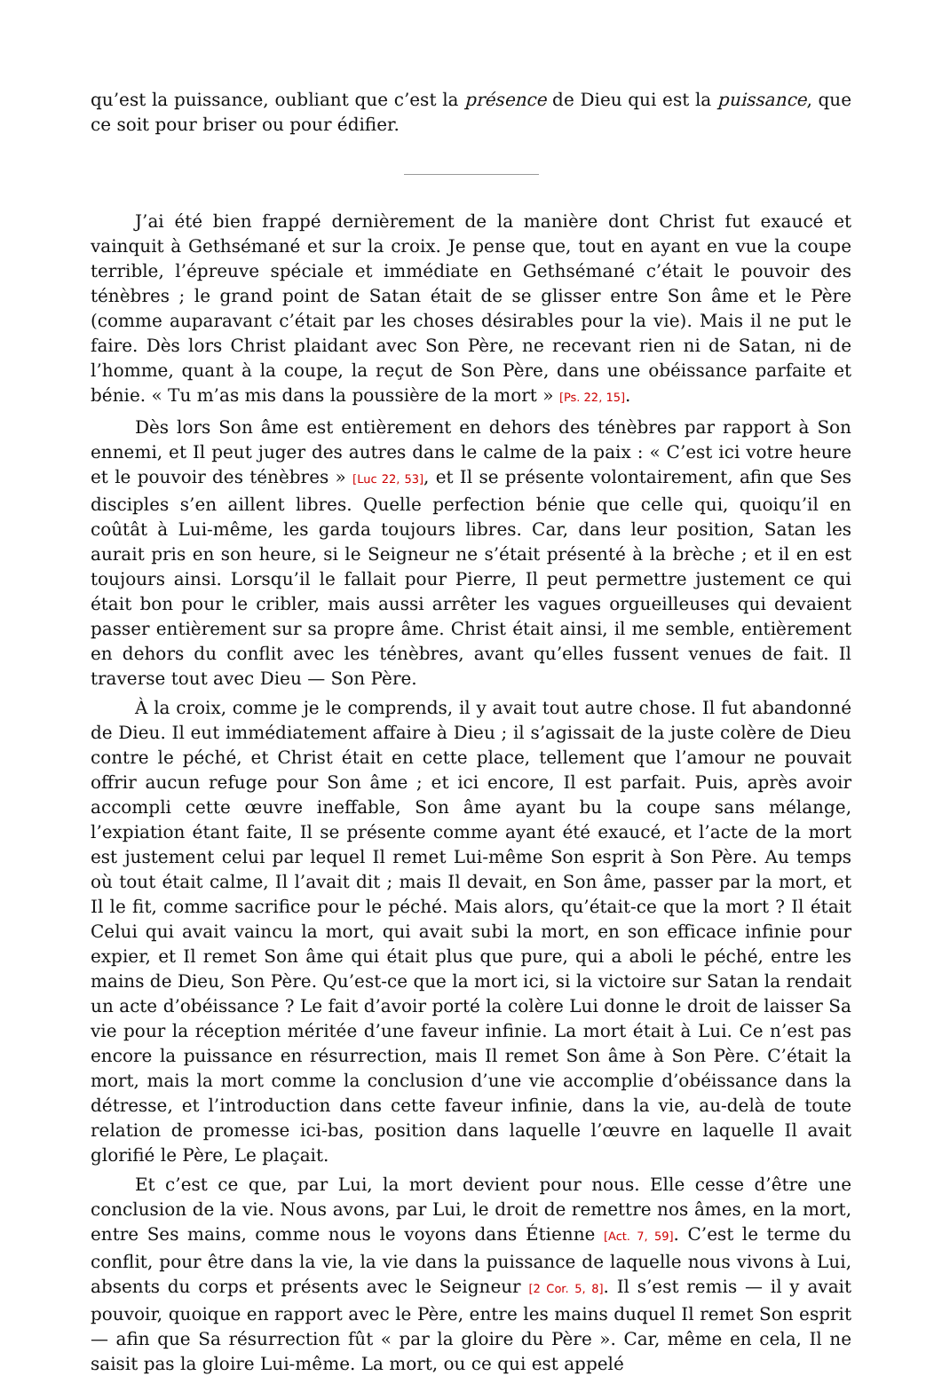qu’est la puissance, oubliant que c’est la présence de Dieu qui est la puissance, que ce soit pour briser ou pour édifier.
J’ai été bien frappé dernièrement de la manière dont Christ fut exaucé et vainquit à Gethsémané et sur la croix. Je pense que, tout en ayant en vue la coupe terrible, l’épreuve spéciale et immédiate en Gethsémané c’était le pouvoir des ténèbres ; le grand point de Satan était de se glisser entre Son âme et le Père (comme auparavant c’était par les choses désirables pour la vie). Mais il ne put le faire. Dès lors Christ plaidant avec Son Père, ne recevant rien ni de Satan, ni de l’homme, quant à la coupe, la reçut de Son Père, dans une obéissance parfaite et bénie. « Tu m’as mis dans la poussière de la mort » [Ps. 22, 15].
Dès lors Son âme est entièrement en dehors des ténèbres par rapport à Son ennemi, et Il peut juger des autres dans le calme de la paix : « C’est ici votre heure et le pouvoir des ténèbres » [Luc 22, 53], et Il se présente volontairement, afin que Ses disciples s’en aillent libres. Quelle perfection bénie que celle qui, quoiqu’il en coûtât à Lui-même, les garda toujours libres. Car, dans leur position, Satan les aurait pris en son heure, si le Seigneur ne s’était présenté à la brèche ; et il en est toujours ainsi. Lorsqu’il le fallait pour Pierre, Il peut permettre justement ce qui était bon pour le cribler, mais aussi arrêter les vagues orgueilleuses qui devaient passer entièrement sur sa propre âme. Christ était ainsi, il me semble, entièrement en dehors du conflit avec les ténèbres, avant qu’elles fussent venues de fait. Il traverse tout avec Dieu — Son Père.
À la croix, comme je le comprends, il y avait tout autre chose. Il fut abandonné de Dieu. Il eut immédiatement affaire à Dieu ; il s’agissait de la juste colère de Dieu contre le péché, et Christ était en cette place, tellement que l’amour ne pouvait offrir aucun refuge pour Son âme ; et ici encore, Il est parfait. Puis, après avoir accompli cette œuvre ineffable, Son âme ayant bu la coupe sans mélange, l’expiation étant faite, Il se présente comme ayant été exaucé, et l’acte de la mort est justement celui par lequel Il remet Lui-même Son esprit à Son Père. Au temps où tout était calme, Il l’avait dit ; mais Il devait, en Son âme, passer par la mort, et Il le fit, comme sacrifice pour le péché. Mais alors, qu’était-ce que la mort ? Il était Celui qui avait vaincu la mort, qui avait subi la mort, en son efficace infinie pour expier, et Il remet Son âme qui était plus que pure, qui a aboli le péché, entre les mains de Dieu, Son Père. Qu’est-ce que la mort ici, si la victoire sur Satan la rendait un acte d’obéissance ? Le fait d’avoir porté la colère Lui donne le droit de laisser Sa vie pour la réception méritée d’une faveur infinie. La mort était à Lui. Ce n’est pas encore la puissance en résurrection, mais Il remet Son âme à Son Père. C’était la mort, mais la mort comme la conclusion d’une vie accomplie d’obéissance dans la détresse, et l’introduction dans cette faveur infinie, dans la vie, au-delà de toute relation de promesse ici-bas, position dans laquelle l’œuvre en laquelle Il avait glorifié le Père, Le plaçait.
Et c’est ce que, par Lui, la mort devient pour nous. Elle cesse d’être une conclusion de la vie. Nous avons, par Lui, le droit de remettre nos âmes, en la mort, entre Ses mains, comme nous le voyons dans Étienne [Act. 7, 59]. C’est le terme du conflit, pour être dans la vie, la vie dans la puissance de laquelle nous vivons à Lui, absents du corps et présents avec le Seigneur [2 Cor. 5, 8]. Il s’est remis — il y avait pouvoir, quoique en rapport avec le Père, entre les mains duquel Il remet Son esprit — afin que Sa résurrection fût « par la gloire du Père ». Car, même en cela, Il ne saisit pas la gloire Lui-même. La mort, ou ce qui est appelé